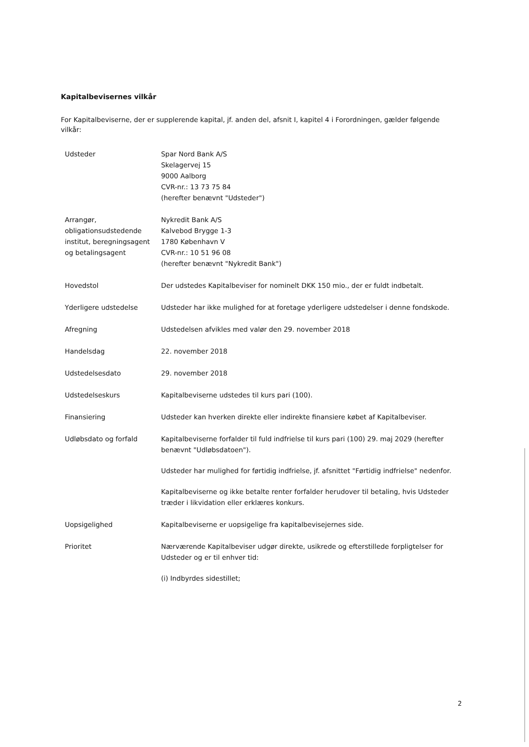Kapitalbevisernes vilkår
For Kapitalbeviserne, der er supplerende kapital, jf. anden del, afsnit I, kapitel 4 i Forordningen, gælder følgende vilkår:
| Udsteder | Spar Nord Bank A/S Skelagervej 15 9000 Aalborg CVR-nr.: 13 73 75 84 (herefter benævnt "Udsteder") |
| Arrangør, obligationsudstedende institut, beregningsagent og betalingsagent | Nykredit Bank A/S Kalvebod Brygge 1-3 1780 København V CVR-nr.: 10 51 96 08 (herefter benævnt "Nykredit Bank") |
| Hovedstol | Der udstedes Kapitalbeviser for nominelt DKK 150 mio., der er fuldt indbetalt. |
| Yderligere udstedelse | Udsteder har ikke mulighed for at foretage yderligere udstedelser i denne fondskode. |
| Afregning | Udstedelsen afvikles med valør den 29. november 2018 |
| Handelsdag | 22. november 2018 |
| Udstedelsesdato | 29. november 2018 |
| Udstedelseskurs | Kapitalbeviserne udstedes til kurs pari (100). |
| Finansiering | Udsteder kan hverken direkte eller indirekte finansiere købet af Kapitalbeviser. |
| Udløbsdato og forfald | Kapitalbeviserne forfalder til fuld indfrielse til kurs pari (100) 29. maj 2029 (herefter benævnt "Udløbsdatoen"). Udsteder har mulighed for førtidig indfrielse, jf. afsnittet "Førtidig indfrielse" nedenfor. Kapitalbeviserne og ikke betalte renter forfalder herudover til betaling, hvis Udsteder træder i likvidation eller erklæres konkurs. |
| Uopsigelighed | Kapitalbeviserne er uopsigelige fra kapitalbevisejernes side. |
| Prioritet | Nærværende Kapitalbeviser udgør direkte, usikrede og efterstillede forpligtelser for Udsteder og er til enhver tid: (i) Indbyrdes sidestillet; |
2